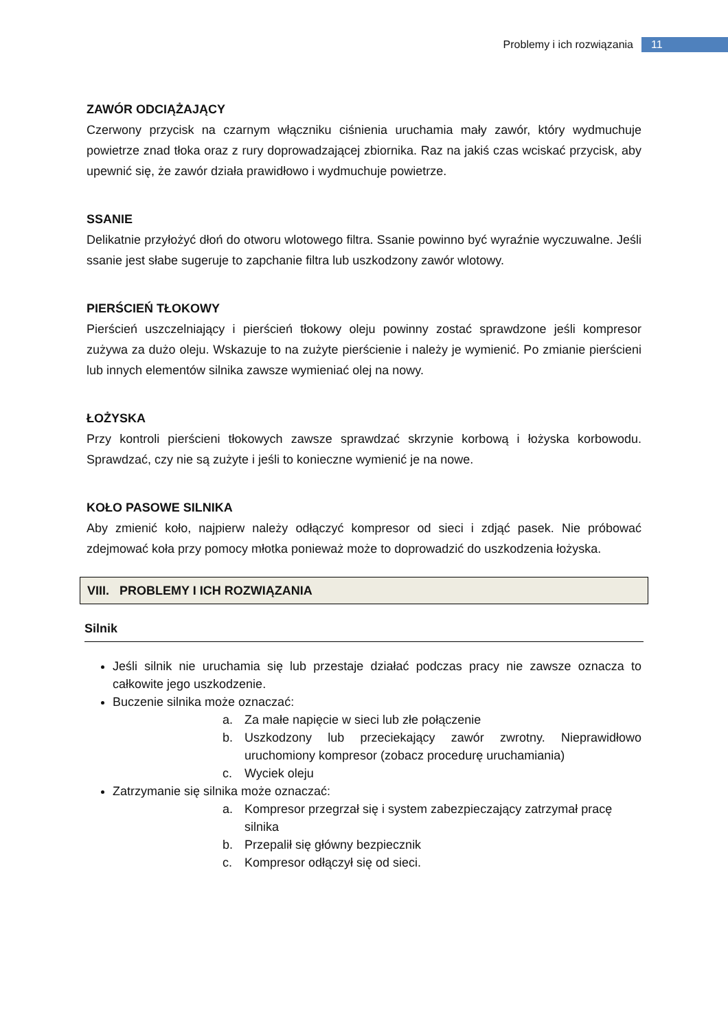Problemy i ich rozwiązania 11
ZAWÓR ODCIĄŻAJĄCY
Czerwony przycisk na czarnym włączniku ciśnienia uruchamia mały zawór, który wydmuchuje powietrze znad tłoka oraz z rury doprowadzającej zbiornika. Raz na jakiś czas wciskać przycisk, aby upewnić się, że zawór działa prawidłowo i wydmuchuje powietrze.
SSANIE
Delikatnie przyłożyć dłoń do otworu wlotowego filtra. Ssanie powinno być wyraźnie wyczuwalne. Jeśli ssanie jest słabe sugeruje to zapchanie filtra lub uszkodzony zawór wlotowy.
PIERŚCIEŃ TŁOKOWY
Pierścień uszczelniający i pierścień tłokowy oleju powinny zostać sprawdzone jeśli kompresor zużywa za dużo oleju. Wskazuje to na zużyte pierścienie i należy je wymienić. Po zmianie pierścieni lub innych elementów silnika zawsze wymieniać olej na nowy.
ŁOŻYSKA
Przy kontroli pierścieni tłokowych zawsze sprawdzać skrzynie korbową i łożyska korbowodu. Sprawdzać, czy nie są zużyte i jeśli to konieczne wymienić je na nowe.
KOŁO PASOWE SILNIKA
Aby zmienić koło, najpierw należy odłączyć kompresor od sieci i zdjąć pasek. Nie próbować zdejmować koła przy pomocy młotka ponieważ może to doprowadzić do uszkodzenia łożyska.
VIII. PROBLEMY I ICH ROZWIĄZANIA
Silnik
Jeśli silnik nie uruchamia się lub przestaje działać podczas pracy nie zawsze oznacza to całkowite jego uszkodzenie.
Buczenie silnika może oznaczać:
a. Za małe napięcie w sieci lub złe połączenie
b. Uszkodzony lub przeciekający zawór zwrotny. Nieprawidłowo uruchomiony kompresor (zobacz procedurę uruchamiania)
c. Wyciek oleju
Zatrzymanie się silnika może oznaczać:
a. Kompresor przegrzał się i system zabezpieczający zatrzymał pracę silnika
b. Przepalił się główny bezpiecznik
c. Kompresor odłączył się od sieci.